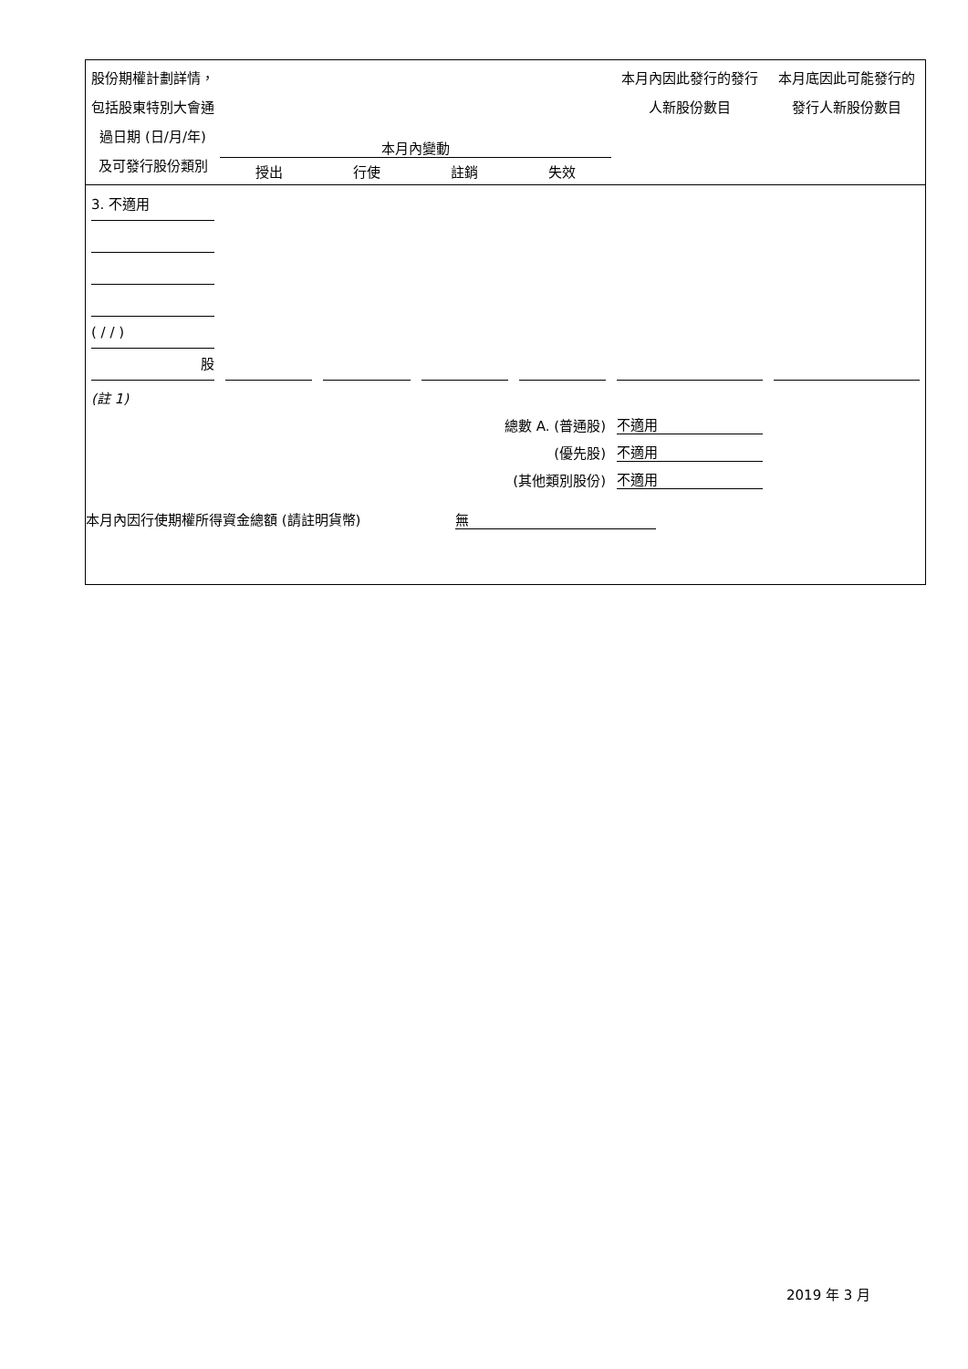| 股份期權計劃詳情，包括股東特別大會通過日期 (日/月/年) 及可發行股份類別 | 本月內變動 / 授出 / 行使 / 註銷 / 失效 / | | | | 本月內因此發行的發行人新股份數目 | 本月底因此可能發行的發行人新股份數目 |
| --- | --- | --- | --- | --- | --- | --- |
| 3. 不適用 ( / / ) 股 | | | | | | |
| (註 1) | | | | | | |
| 總數 A. (普通股) | | | | | 不適用 | |
| (優先股) | | | | | 不適用 | |
| (其他類別股份) | | | | | 不適用 | |
本月內因行使期權所得資金總額 (請註明貨幣) 無
2019 年 3 月